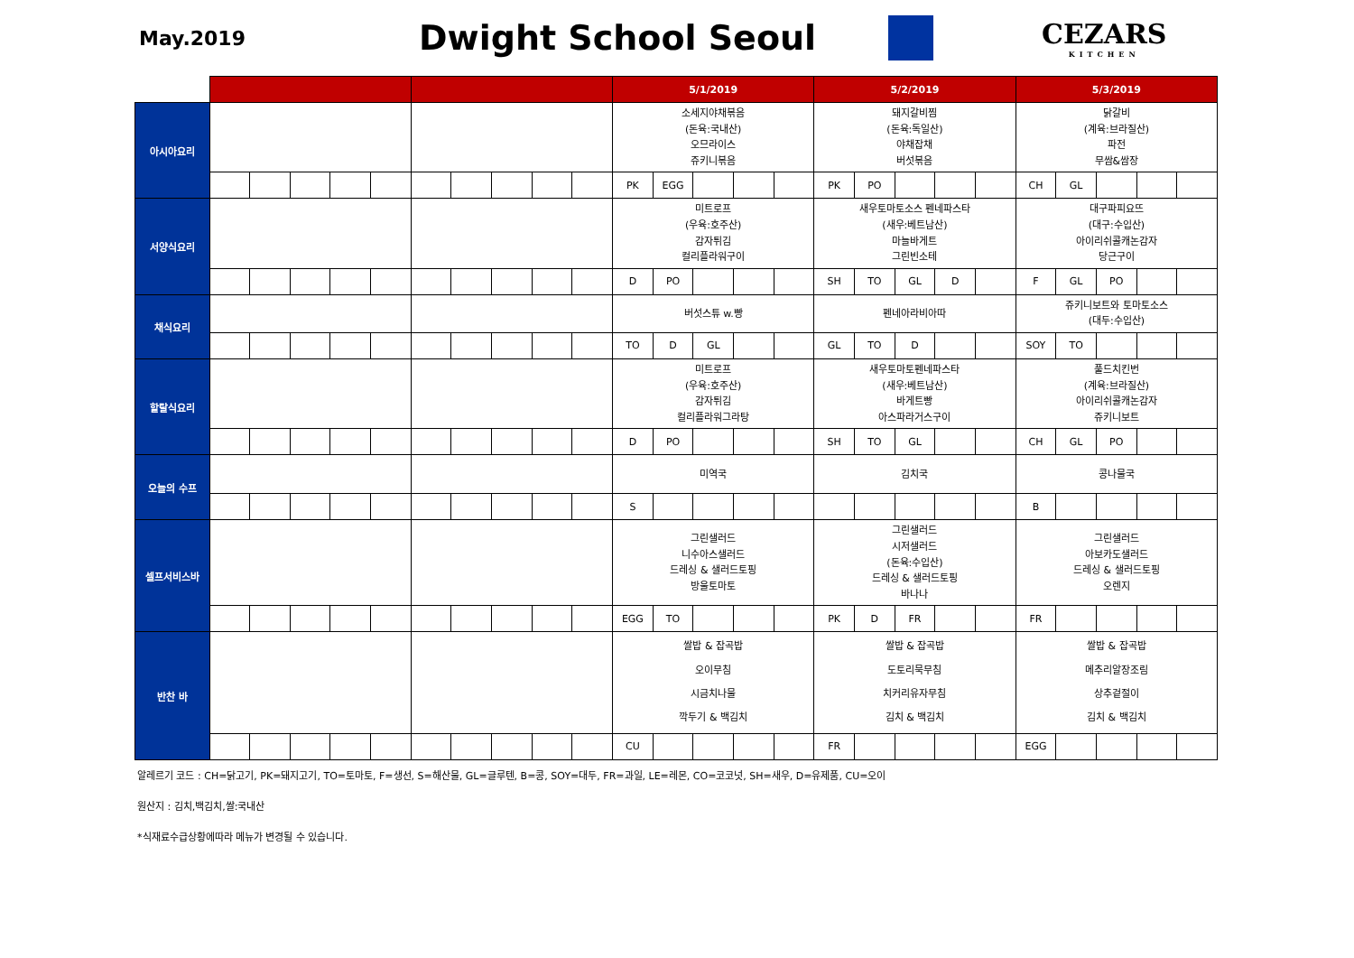May.2019
Dwight School Seoul
CEZARS
KITCHEN
| | | | | | | | | | | | 5/1/2019 | | | | | 5/2/2019 | | | | | 5/3/2019 | | | | |
| 아시아요리 | | | | | | | | | | | 소세지야채볶음 (돈육:국내산) 오므라이스 쥬키니볶음 | | | | | 돼지갈비찜 (돈육:독일산) 야채잡채 버섯볶음 | | | | | 닭갈비 (계육:브라질산) 파전 무쌈&쌈장 | | | | |
| | | | | | | | | | | | PK | EGG | | | | PK | PO | | | | CH | GL | | | |
| 서양식요리 | | | | | | | | | | | 미트로프 (우육:호주산) 감자튀김 컬리플라워구이 | | | | | 새우토마토소스 펜네파스타 (새우:베트남산) 마늘바게트 그린빈소테 | | | | | 대구파피요뜨 (대구:수입산) 아이리쉬콜캐논감자 당근구이 | | | | |
| | | | | | | | | | | | D | PO | | | | SH | TO | GL | D | | F | GL | PO | | |
| 채식요리 | | | | | | | | | | | 버섯스튜 w.빵 | | | | | 펜네아라비아따 | | | | | 쥬키니보트와 토마토소스 (대두:수입산) | | | | |
| | | | | | | | | | | | TO | D | GL | | | GL | TO | D | | | SOY | TO | | | |
| 할랄식요리 | | | | | | | | | | | 미트로프 (우육:호주산) 감자튀김 컬리플라워그라탕 | | | | | 새우토마토펜네파스타 (새우:베트남산) 바게트빵 아스파라거스구이 | | | | | 풀드치킨번 (계육:브라질산) 아이리쉬콜캐논감자 쥬키니보트 | | | | |
| | | | | | | | | | | | D | PO | | | | SH | TO | GL | | | CH | GL | PO | | |
| 오늘의 수프 | | | | | | | | | | | 미역국 | | | | | 김치국 | | | | | 콩나물국 | | | | |
| | | | | | | | | | | | S | | | | | | | | | | B | | | | |
| 셀프서비스바 | | | | | | | | | | | 그린샐러드 니수아스샐러드 드레싱 & 샐러드토핑 방울토마토 | | | | | 그린샐러드 시저샐러드 (돈육:수입산) 드레싱 & 샐러드토핑 바나나 | | | | | 그린샐러드 아보카도샐러드 드레싱 & 샐러드토핑 오렌지 | | | | |
| | | | | | | | | | | | EGG | TO | | | | PK | D | FR | | | FR | | | | |
| 반찬 바 | | | | | | | | | | | 쌀밥 & 잡곡밥 오이무침 시금치나물 깍두기 & 백김치 | | | | | 쌀밥 & 잡곡밥 도토리묵무침 치커리유자무침 김치 & 백김치 | | | | | 쌀밥 & 잡곡밥 메추리알장조림 상추겉절이 김치 & 백김치 | | | | |
| | | | | | | | | | | | CU | | | | | FR | | | | | EGG | | | | |
알레르기 코드 : CH=닭고기, PK=돼지고기, TO=토마토, F=생선, S=해산물, GL=글루텐, B=콩, SOY=대두, FR=과일, LE=레몬, CO=코코넛, SH=새우, D=유제품, CU=오이
원산지 : 김치,백김치,쌀:국내산
*식재료수급상황에따라 메뉴가 변경될 수 있습니다.